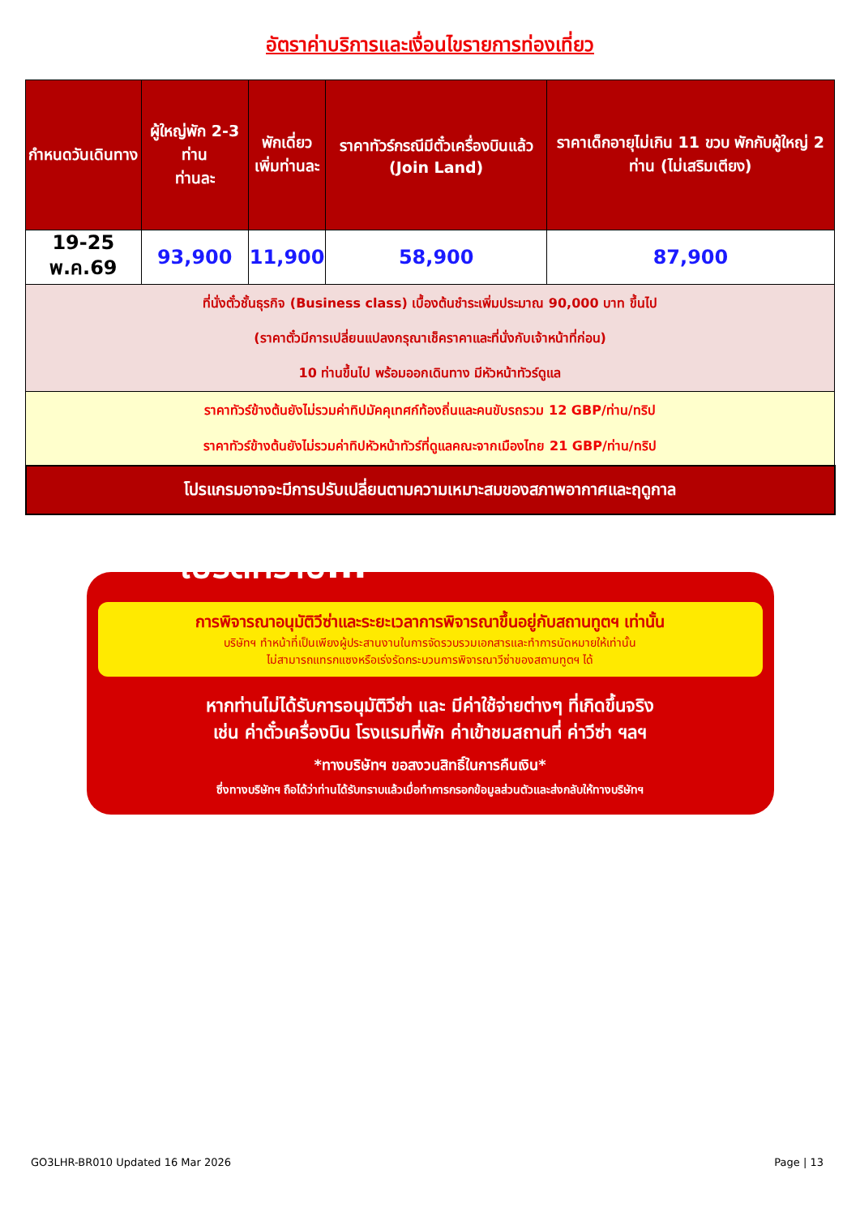อัตราค่าบริการและเงื่อนไขรายการท่องเที่ยว
| กำหนดวันเดินทาง | ผู้ใหญ่พัก 2-3 ท่าน ท่านละ | พักเดี่ยว เพิ่มท่านละ | ราคาทัวร์กรณีมีตั๋วเครื่องบินแล้ว (Join Land) | ราคาเด็กอายุไม่เกิน 11 ขวบ พักกับผู้ใหญ่ 2 ท่าน (ไม่เสริมเตียง) |
| --- | --- | --- | --- | --- |
| 19-25 พ.ค.69 | 93,900 | 11,900 | 58,900 | 87,900 |
| ที่นั่งตั๋วชั้นธุรกิจ (Business class) เบื้องต้นชำระเพิ่มประมาณ 90,000 บาท ขึ้นไป (ราคาตั๋วมีการเปลี่ยนแปลงกรุณาเช็คราคาและที่นั่งกับเจ้าหน้าที่ก่อน) 10 ท่านขึ้นไป พร้อมออกเดินทาง มีหัวหน้าทัวร์ดูแล | | | | |
| ราคาทัวร์ข้างต้นยังไม่รวมค่าทิปมัคคุเทศก์ท้องถิ่นและคนขับรถรวม 12 GBP/ท่าน/ทริป ราคาทัวร์ข้างต้นยังไม่รวมค่าทิปหัวหน้าทัวร์ที่ดูแลคณะจากเมืองไทย 21 GBP/ท่าน/ทริป | | | | |
| โปรแกรมอาจจะมีการปรับเปลี่ยนตามความเหมาะสมของสภาพอากาศและฤดูกาล | | | | |
โปรดทราบ...
การพิจารณาอนุมัติวีซ่าและระยะเวลาการพิจารณาขึ้นอยู่กับสถานทูตฯ เท่านั้น
บริษัทฯ ทำหน้าที่เป็นเพียงผู้ประสานงานในการจัดรวบรวมเอกสารและทำการนัดหมายให้เท่านั้น
ไม่สามารถแทรกแซงหรือเร่งรัดกระบวนการพิจารณาวีซ่าของสถานทูตฯ ได้
หากท่านไม่ได้รับการอนุมัติวีซ่า และ มีค่าใช้จ่ายต่างๆ ที่เกิดขึ้นจริง
เช่น ค่าตั๋วเครื่องบิน โรงแรมที่พัก ค่าเข้าชมสถานที่ ค่าวีซ่า ฯลฯ
*ทางบริษัทฯ ขอสงวนสิทธิ์ในการคืนเงิน*
ซึ่งทางบริษัทฯ ถือได้ว่าท่านได้รับทราบแล้วเมื่อทำการกรอกข้อมูลส่วนตัวและส่งกลับให้ทางบริษัทฯ
GO3LHR-BR010 Updated 16 Mar 2026 Page | 13